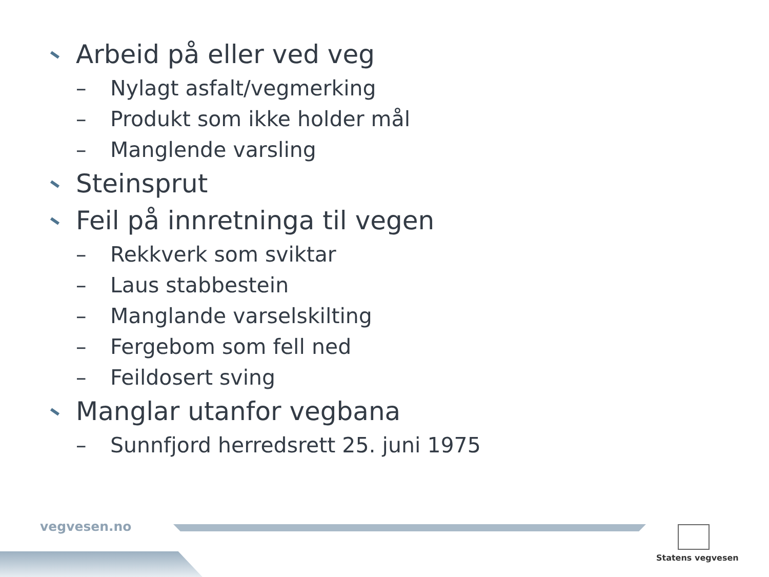Arbeid på eller ved veg
– Nylagt asfalt/vegmerking
– Produkt som ikke holder mål
– Manglende varsling
Steinsprut
Feil på innretninga til vegen
– Rekkverk som sviktar
– Laus stabbestein
– Manglande varselskilting
– Fergebom som fell ned
– Feildosert sving
Manglar utanfor vegbana
– Sunnfjord herredsrett 25. juni 1975
vegvesen.no
Statens vegvesen